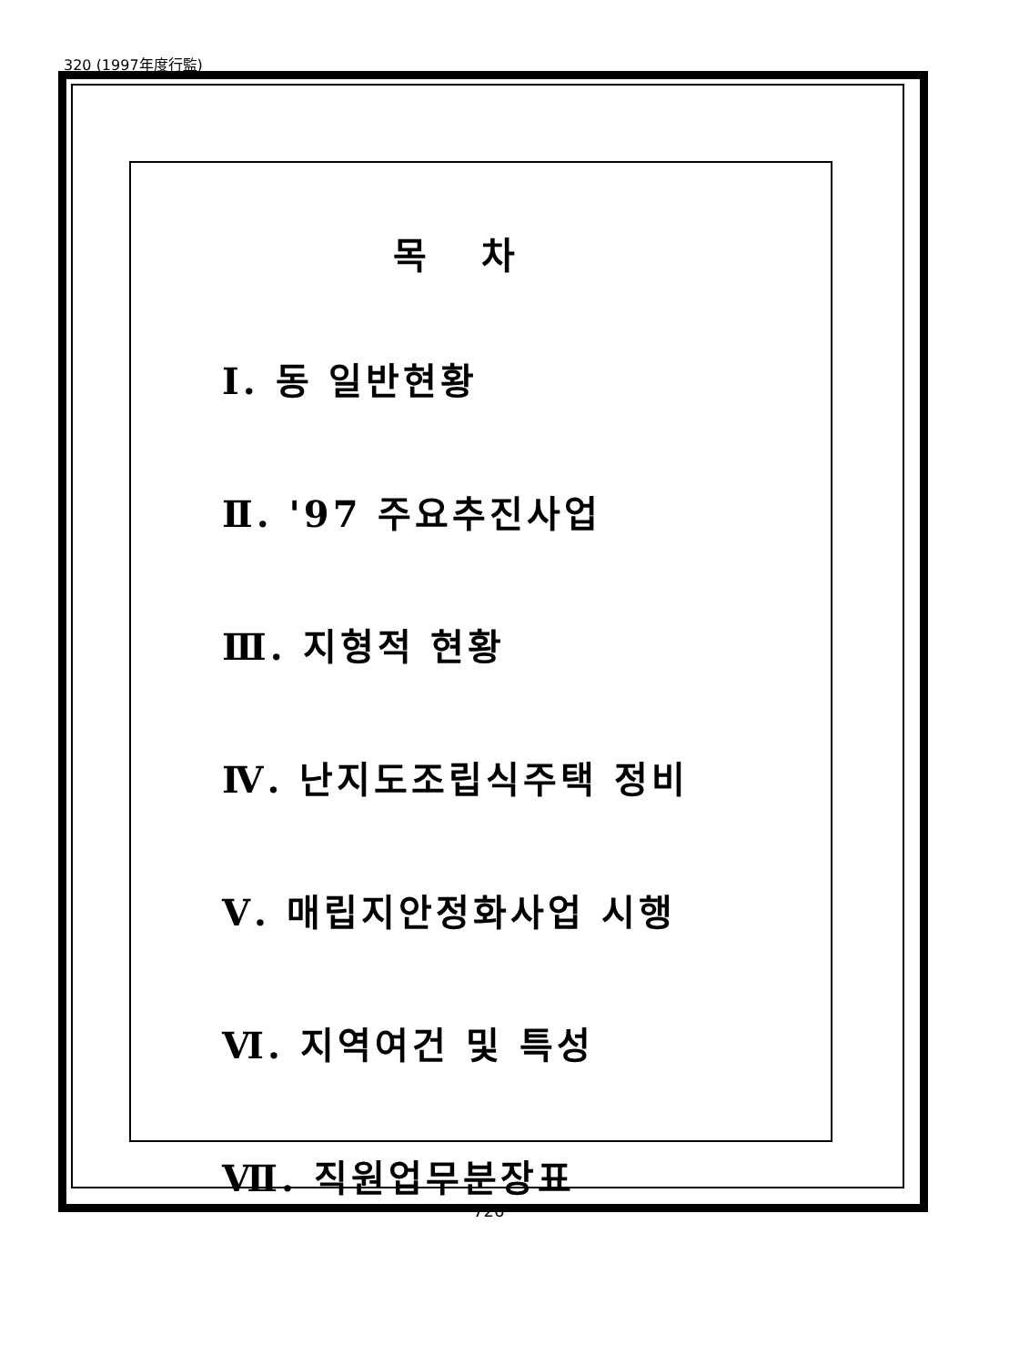320 (1997年度行監)
목차
Ⅰ. 동 일반현황
Ⅱ. '97 주요추진사업
Ⅲ. 지형적 현황
Ⅳ. 난지도조립식주택 정비
Ⅴ. 매립지안정화사업 시행
Ⅵ. 지역여건 및 특성
Ⅶ. 직원업무분장표
726